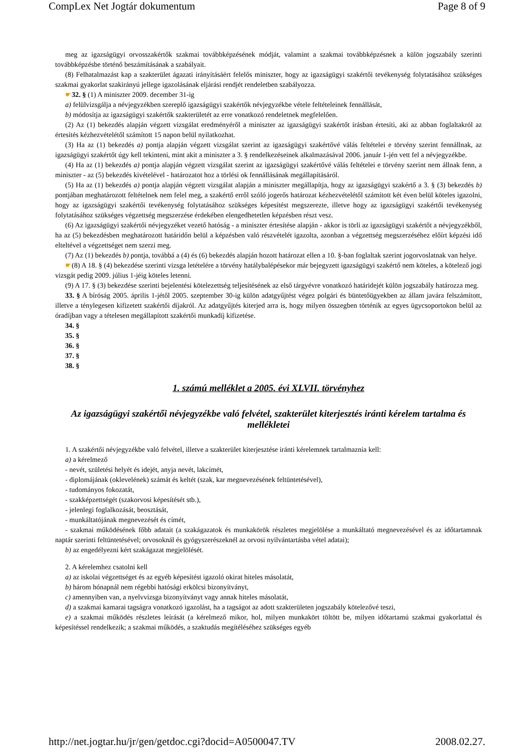CompLex Net Jogtár dokumentum Page 8 of 9
meg az igazságügyi orvosszakértők szakmai továbbképzésének módját, valamint a szakmai továbbképzésnek a külön jogszabály szerinti továbbképzésbe történő beszámításának a szabályait.
(8) Felhatalmazást kap a szakterület ágazati irányításáért felelős miniszter, hogy az igazságügyi szakértői tevékenység folytatásához szükséges szakmai gyakorlat szakirányú jellege igazolásának eljárási rendjét rendeletben szabályozza.
☛32. § (1) A miniszter 2009. december 31-ig
a) felülvizsgálja a névjegyzékben szereplő igazságügyi szakértők névjegyzékbe vétele feltételeinek fennállását,
b) módosítja az igazságügyi szakértők szakterületét az erre vonatkozó rendeletnek megfelelően.
(2) Az (1) bekezdés alapján végzett vizsgálat eredményéről a miniszter az igazságügyi szakértőt írásban értesíti, aki az abban foglaltakról az értesítés kézhezvételétől számított 15 napon belül nyilatkozhat.
(3) Ha az (1) bekezdés a) pontja alapján végzett vizsgálat szerint az igazságügyi szakértővé válás feltételei e törvény szerint fennállnak, az igazságügyi szakértőt úgy kell tekinteni, mint akit a miniszter a 3. § rendelkezéseinek alkalmazásával 2006. január 1-jén vett fel a névjegyzékbe.
(4) Ha az (1) bekezdés a) pontja alapján végzett vizsgálat szerint az igazságügyi szakértővé válás feltételei e törvény szerint nem állnak fenn, a miniszter - az (5) bekezdés kivételével - határozatot hoz a törlési ok fennállásának megállapításáról.
(5) Ha az (1) bekezdés a) pontja alapján végzett vizsgálat alapján a miniszter megállapítja, hogy az igazságügyi szakértő a 3. § (3) bekezdés b) pontjában meghatározott feltételnek nem felel meg, a szakértő erről szóló jogerős határozat kézhezvételétől számított két éven belül köteles igazolni, hogy az igazságügyi szakértői tevékenység folytatásához szükséges képesítést megszerezte, illetve hogy az igazságügyi szakértői tevékenység folytatásához szükséges végzettség megszerzése érdekében elengedhetetlen képzésben részt vesz.
(6) Az igazságügyi szakértői névjegyzéket vezető hatóság - a miniszter értesítése alapján - akkor is törli az igazságügyi szakértőt a névjegyzékből, ha az (5) bekezdésben meghatározott határidőn belül a képzésben való részvételét igazolta, azonban a végzettség megszerzéséhez előírt képzési idő elteltével a végzettséget nem szerzi meg.
(7) Az (1) bekezdés b) pontja, továbbá a (4) és (6) bekezdés alapján hozott határozat ellen a 10. §-ban foglaltak szerint jogorvoslatnak van helye.
☛(8) A 18. § (4) bekezdése szerinti vizsga letételére a törvény hatálybalépésekor már bejegyzett igazságügyi szakértő nem köteles, a kötelező jogi vizsgát pedig 2009. július 1-jéig köteles letenni.
(9) A 17. § (3) bekezdése szerinti bejelentési kötelezettség teljesítésének az első tárgyévre vonatkozó határidejét külön jogszabály határozza meg.
33. § A bíróság 2005. április 1-jétől 2005. szeptember 30-ig külön adatgyűjtést végez polgári és büntetőügyekben az állam javára felszámított, illetve a ténylegesen kifizetett szakértői díjakról. Az adatgyűjtés kiterjed arra is, hogy milyen összegben történik az egyes ügycsoportokon belül az óradíjban vagy a tételesen megállapított szakértői munkadíj kifizetése.
34. §
35. §
36. §
37. §
38. §
1. számú melléklet a 2005. évi XLVII. törvényhez
Az igazságügyi szakértői névjegyzékbe való felvétel, szakterület kiterjesztés iránti kérelem tartalma és mellékletei
1. A szakértői névjegyzékbe való felvétel, illetve a szakterület kiterjesztése iránti kérelemnek tartalmaznia kell:
a) a kérelmező
- nevét, születési helyét és idejét, anyja nevét, lakcímét,
- diplomájának (oklevelének) számát és keltét (szak, kar megnevezésének feltüntetésével),
- tudományos fokozatát,
- szakképzettségét (szakorvosi képesítését stb.),
- jelenlegi foglalkozását, beosztását,
- munkáltatójának megnevezését és címét,
- szakmai működésének főbb adatait (a szakágazatok és munkakörök részletes megjelölése a munkáltató megnevezésével és az időtartamnak naptár szerinti feltüntetésével; orvosoknál és gyógyszerészeknél az orvosi nyilvántartásba vétel adatai);
b) az engedélyezni kért szakágazat megjelölését.
2. A kérelemhez csatolni kell
a) az iskolai végzettséget és az egyéb képesítést igazoló okirat hiteles másolatát,
b) három hónapnál nem régebbi hatósági erkölcsi bizonyítványt,
c) amennyiben van, a nyelvvizsga bizonyítványt vagy annak hiteles másolatát,
d) a szakmai kamarai tagságra vonatkozó igazolást, ha a tagságot az adott szakterületen jogszabály kötelezővé teszi,
e) a szakmai működés részletes leírását (a kérelmező mikor, hol, milyen munkakört töltött be, milyen időtartamú szakmai gyakorlattal és képesítéssel rendelkezik; a szakmai működés, a szaktudás megítéléséhez szükséges egyéb
http://net.jogtar.hu/jr/gen/getdoc.cgi?docid=A0500047.TV 2008.02.27.